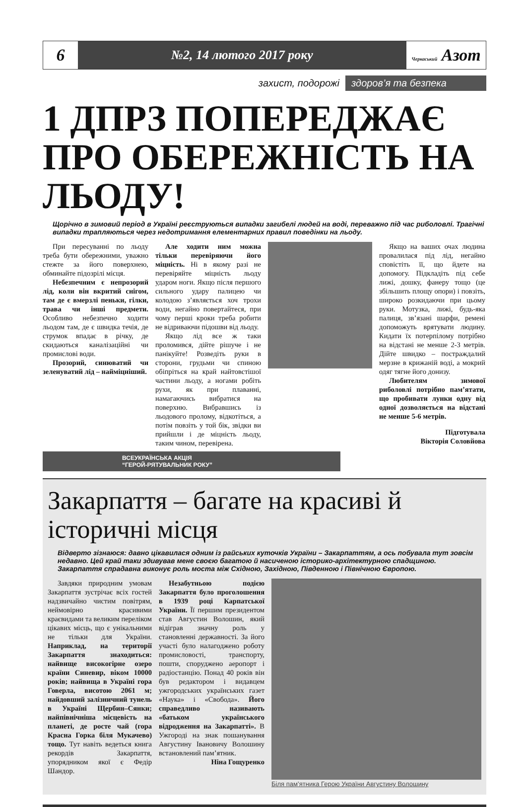6
№2, 14 лютого 2017 року
Черкаський Азот
захист, подорожі здоров’я та безпека
1 ДПРЗ ПОПЕРЕДЖАЄ ПРО ОБЕРЕЖНІСТЬ НА ЛЬОДУ!
Щорічно в зимовий період в Україні реєструються випадки загибелі людей на воді, переважно під час риболовлі. Трагічні випадки трапляються через недотримання елементарних правил поведінки на льоду.
При пересуванні по льоду треба бути обережними, уважно стежте за його поверхнею, обминайте підозрілі місця.
Небезпечним є непрозорий лід, коли він вкритий снігом, там де є вмерзлі пеньки, гілки, трава чи інші предмети. Особливо небезпечно ходити льодом там, де є швидка течія, де струмок впадає в річку, де скидаються каналізаційні чи промислові води.
Прозорий, синюватий чи зеленуватий лід – найміцніший.
Але ходити ним можна тільки перевіряючи його міцність. Ні в якому разі не перевіряйте міцність льоду ударом ноги. Якщо після першого сильного удару палицею чи колодою з’являється хоч трохи води, негайно повертайтеся, при чому перші кроки треба робити не відриваючи підошви від льоду.
Якщо лід все ж таки проломився, дійте рішуче і не панікуйте! Розведіть руки в сторони, грудьми чи спиною обіпріться на край найтовстішої частини льоду, а ногами робіть рухи, як при плаванні, намагаючись вибратися на поверхню. Вибравшись із льодового пролому, відкотіться, а потім повзіть у той бік, звідки ви прийшли і де міцність льоду, таким чином, перевірена.
Якщо на ваших очах людина провалилася під лід, негайно сповістіть її, що йдете на допомогу. Підкладіть під себе лижі, дошку, фанеру тощо (це збільшить площу опори) і повзіть, широко розкидаючи при цьому руки. Мотузка, лижі, будь-яка палиця, зв’язані шарфи, ремені допоможуть врятувати людину. Кидати їх потерпілому потрібно на відстані не менше 2-3 метрів. Дійте швидко – постраждалий мерзне в крижаній воді, а мокрий одяг тягне його донизу.
Любителям зимової риболовлі потрібно пам’ятати, що пробивати лунки одну від одної дозволяється на відстані не менше 5-6 метрів.
Підготувала
Вікторія Соловйова
ВСЕУКРАЇНСЬКА АКЦІЯ
“ГЕРОЙ-РЯТУВАЛЬНИК РОКУ”
Закарпаття – багате на красиві й історичні місця
Відверто зізнаюся: давно цікавилася одним із райських куточків України – Закарпаттям, а ось побувала тут зовсім недавно. Цей край таки здивував мене своєю багатою й насиченою історико-архітектурною спадщиною. Закарпаття спрадавна виконує роль моста між Східною, Західною, Південною і Північною Європою.
Завдяки природним умовам Закарпаття зустрічає всіх гостей надзвичайно чистим повітрям, неймовірно красивими краєвидами та великим переліком цікавих місць, що є унікальними не тільки для України. Наприклад, на території Закарпаття знаходиться: найвище високогірне озеро країни Синевир, віком 10000 років; найвища в Україні гора Говерла, висотою 2061 м; найдовший залізничний тунель в Україні Щербин–Сянки; найпівнічніша місцевість на планеті, де росте чай (гора Красна Горка біля Мукачево) тощо. Тут навіть ведеться книга рекордів Закарпаття, упорядником якої є Федір Шандор.
Незабутньою подією Закарпаття було проголошення в 1939 році Карпатської України. Її першим президентом став Августин Волошин, який відіграв значну роль у становленні державності. За його участі було налагоджено роботу промисловості, транспорту, пошти, споруджено аеропорт і радіостанцію. Понад 40 років він був редактором і видавцем ужгородських українських газет «Наука» і «Свобода». Його справедливо називають «батьком українського відродження на Закарпатті». В Ужгороді на знак пошанування Августину Івановичу Волошину встановлений пам’ятник.
Ніна Гощуренко
Біля пам’ятника Герою України Августину Волошину